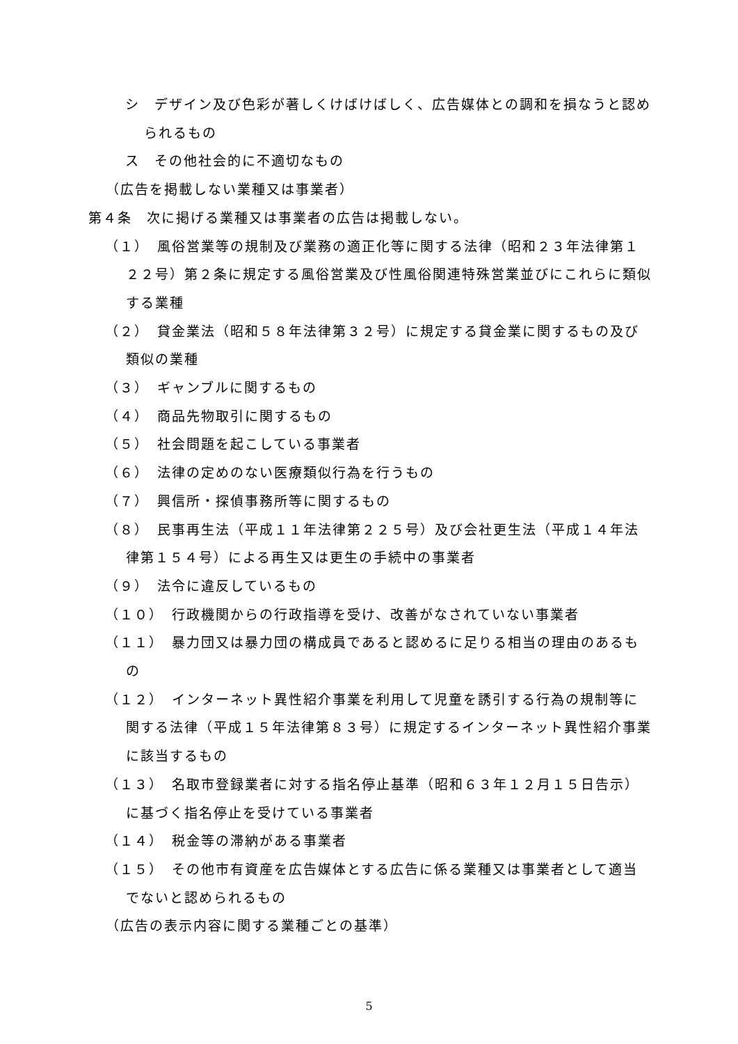シ　デザイン及び色彩が著しくけばけばしく、広告媒体との調和を損なうと認められるもの
ス　その他社会的に不適切なもの
（広告を掲載しない業種又は事業者）
第４条　次に掲げる業種又は事業者の広告は掲載しない。
（１）　風俗営業等の規制及び業務の適正化等に関する法律（昭和２３年法律第１２２号）第２条に規定する風俗営業及び性風俗関連特殊営業並びにこれらに類似する業種
（２）　貸金業法（昭和５８年法律第３２号）に規定する貸金業に関するもの及び類似の業種
（３）　ギャンブルに関するもの
（４）　商品先物取引に関するもの
（５）　社会問題を起こしている事業者
（６）　法律の定めのない医療類似行為を行うもの
（７）　興信所・探偵事務所等に関するもの
（８）　民事再生法（平成１１年法律第２２５号）及び会社更生法（平成１４年法律第１５４号）による再生又は更生の手続中の事業者
（９）　法令に違反しているもの
（１０）　行政機関からの行政指導を受け、改善がなされていない事業者
（１１）　暴力団又は暴力団の構成員であると認めるに足りる相当の理由のあるもの
（１２）　インターネット異性紹介事業を利用して児童を誘引する行為の規制等に関する法律（平成１５年法律第８３号）に規定するインターネット異性紹介事業に該当するもの
（１３）　名取市登録業者に対する指名停止基準（昭和６３年１２月１５日告示）に基づく指名停止を受けている事業者
（１４）　税金等の滞納がある事業者
（１５）　その他市有資産を広告媒体とする広告に係る業種又は事業者として適当でないと認められるもの
（広告の表示内容に関する業種ごとの基準）
5